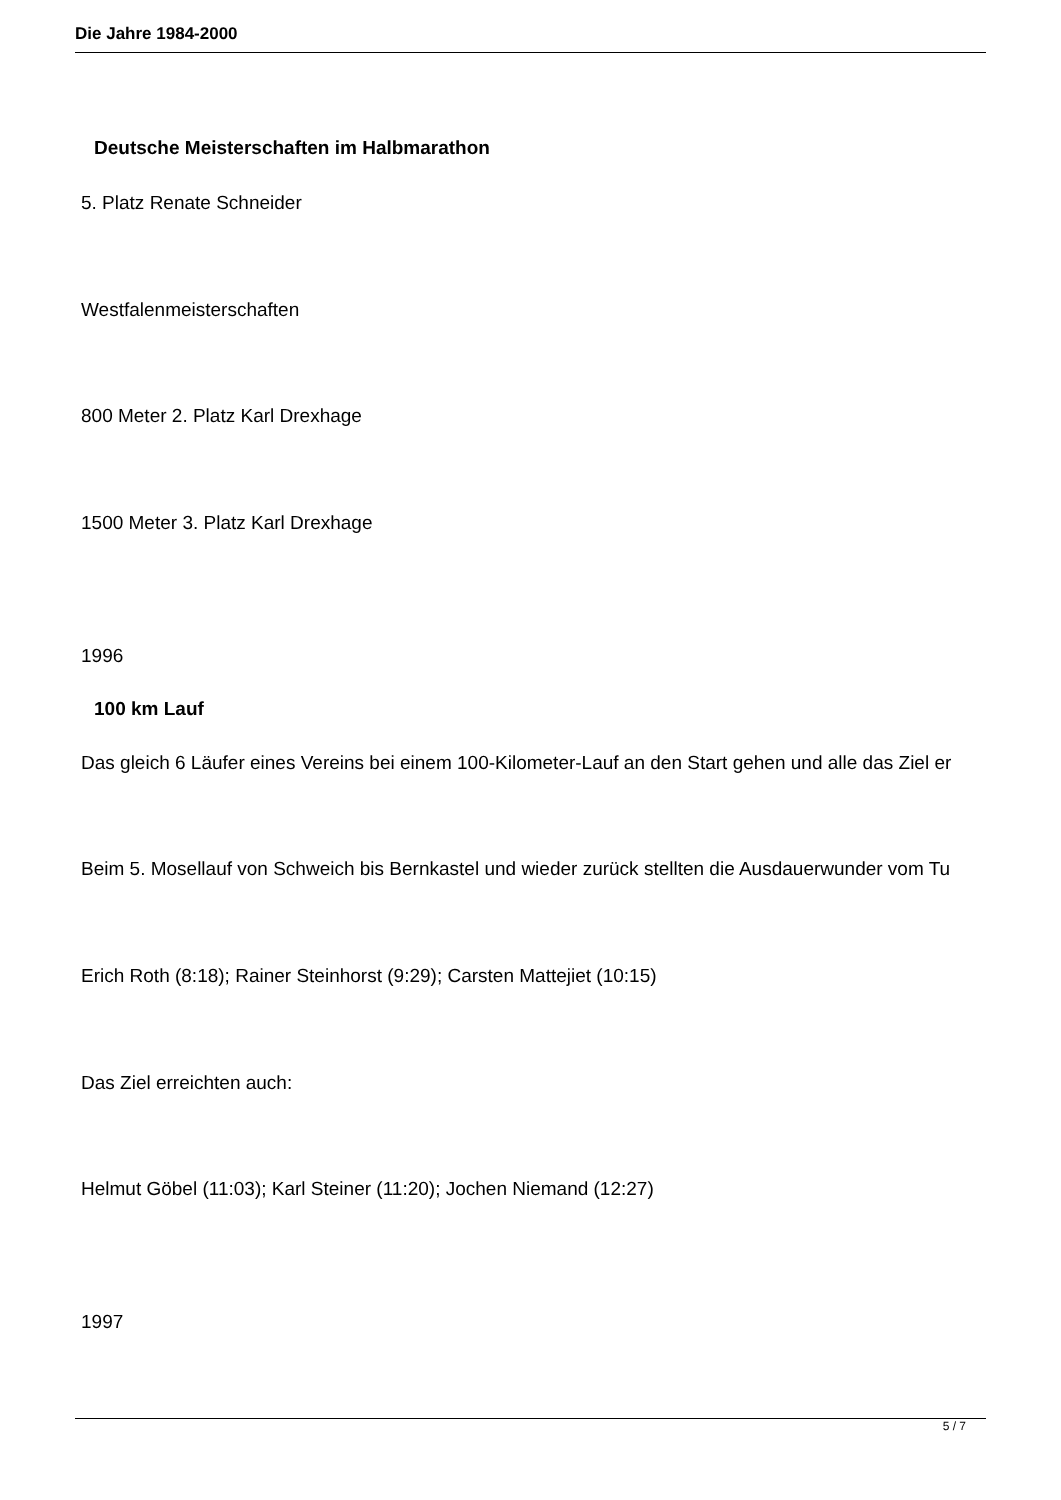Die Jahre 1984-2000
Deutsche Meisterschaften im Halbmarathon
5. Platz Renate Schneider
Westfalenmeisterschaften
800 Meter 2. Platz Karl Drexhage
1500 Meter 3. Platz Karl Drexhage
1996
100 km Lauf
Das gleich 6 Läufer eines Vereins bei einem 100-Kilometer-Lauf an den Start gehen und alle das Ziel er
Beim 5. Mosellauf von Schweich bis Bernkastel und wieder zurück stellten die Ausdauerwunder vom Tu
Erich Roth (8:18); Rainer Steinhorst (9:29); Carsten Mattejiet (10:15)
Das Ziel erreichten auch:
Helmut Göbel (11:03); Karl Steiner (11:20); Jochen Niemand (12:27)
1997
5 / 7